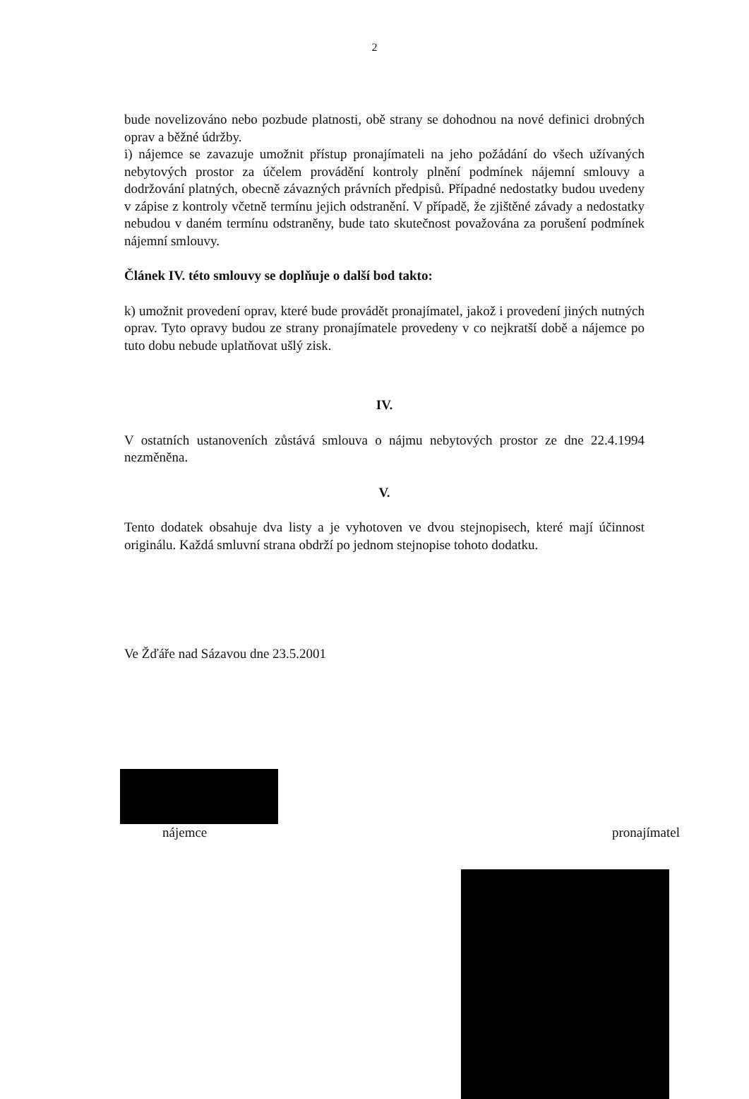2
bude novelizováno nebo pozbude platnosti, obě strany se dohodnou na nové definici drobných oprav a běžné údržby.
i) nájemce se zavazuje umožnit přístup pronajímateli na jeho požádání do všech užívaných nebytových prostor za účelem provádění kontroly plnění podmínek nájemní smlouvy a dodržování platných, obecně závazných právních předpisů. Případné nedostatky budou uvedeny v zápise z kontroly včetně termínu jejich odstranění. V případě, že zjištěné závady a nedostatky nebudou v daném termínu odstraněny, bude tato skutečnost považována za porušení podmínek nájemní smlouvy.
Článek IV. této smlouvy se doplňuje o další bod takto:
k) umožnit provedení oprav, které bude provádět pronajímatel, jakož i provedení jiných nutných oprav. Tyto opravy budou ze strany pronajímatele provedeny v co nejkratší době a nájemce po tuto dobu nebude uplatňovat ušlý zisk.
IV.
V ostatních ustanoveních zůstává smlouva o nájmu nebytových prostor ze dne 22.4.1994 nezměněna.
V.
Tento dodatek obsahuje dva listy a je vyhotoven ve dvou stejnopisech, které mají účinnost originálu. Každá smluvní strana obdrží po jednom stejnopise tohoto dodatku.
Ve Žďáře nad Sázavou dne 23.5.2001
nájemce pronajímatel